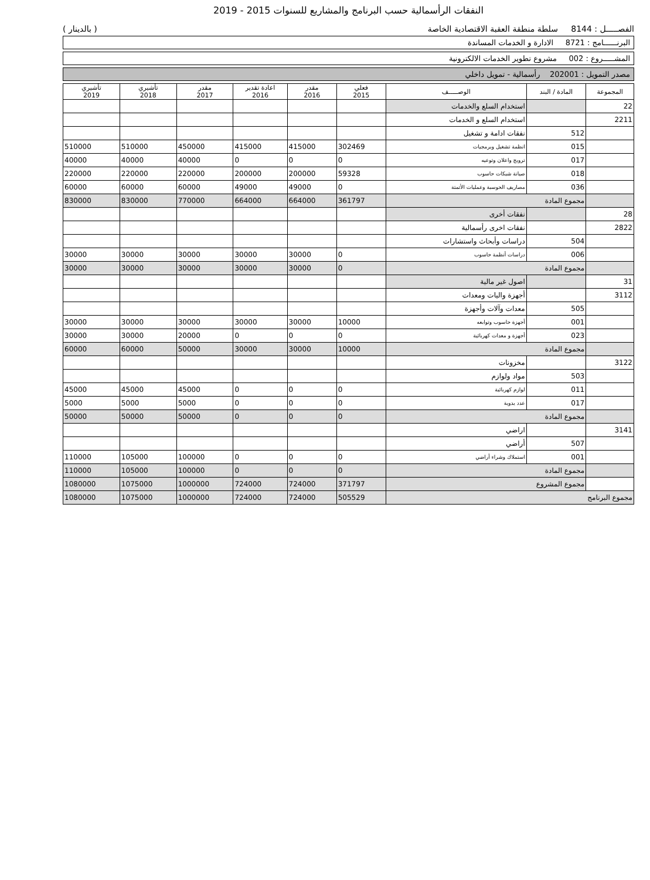النفقات الرأسمالية حسب البرنامج والمشاريع للسنوات 2015 - 2019
الفصـــــل : 8144 سلطة منطقة العقبة الاقتصادية الخاصة ( بالدينار )
البرنــــــامج : 8721 الادارة و الخدمات المساندة
المشـــــروع : 002 مشروع تطوير الخدمات الالكترونية
مصدر التمويل : 202001 رأسمالية - تمويل داخلي
| المجموعة | المادة / البند | الوصـــــف | فعلي 2015 | مقدر 2016 | اعادة تقدير 2016 | مقدر 2017 | تأشيري 2018 | تأشيري 2019 |
| --- | --- | --- | --- | --- | --- | --- | --- | --- |
| 22 | | استخدام السلع والخدمات | | | | | | |
| 2211 | | استخدام السلع و الخدمات | | | | | | |
| | 512 | نفقات ادامة و تشغيل | | | | | | |
| | 015 | انظمة تشغيل وبرمجيات | 302469 | 415000 | 415000 | 450000 | 510000 | 510000 |
| | 017 | ترويج واعلان وتوعيه | 0 | 0 | 0 | 40000 | 40000 | 40000 |
| | 018 | صيانة شبكات حاسوب | 59328 | 200000 | 200000 | 220000 | 220000 | 220000 |
| | 036 | مصاريف الحوسبة وعمليات الأتمتة | 0 | 49000 | 49000 | 60000 | 60000 | 60000 |
| | مجموع المادة | | 361797 | 664000 | 664000 | 770000 | 830000 | 830000 |
| 28 | | نفقات أخرى | | | | | | |
| 2822 | | نفقات اخرى رأسمالية | | | | | | |
| | 504 | دراسات وأبحاث واستشارات | | | | | | |
| | 006 | دراسات أنظمة حاسوب | 0 | 30000 | 30000 | 30000 | 30000 | 30000 |
| | مجموع المادة | | 0 | 30000 | 30000 | 30000 | 30000 | 30000 |
| 31 | | اصول غير مالية | | | | | | |
| 3112 | | أجهزة واليات ومعدات | | | | | | |
| | 505 | معدات وآلات وأجهزة | | | | | | |
| | 001 | أجهزة حاسوب وتوابعه | 10000 | 30000 | 30000 | 30000 | 30000 | 30000 |
| | 023 | أجهزة و معدات كهربائية | 0 | 0 | 0 | 20000 | 30000 | 30000 |
| | مجموع المادة | | 10000 | 30000 | 30000 | 50000 | 60000 | 60000 |
| 3122 | | مخزونات | | | | | | |
| | 503 | مواد ولوازم | | | | | | |
| | 011 | لوازم كهربائية | 0 | 0 | 0 | 45000 | 45000 | 45000 |
| | 017 | عدد يدوية | 0 | 0 | 0 | 5000 | 5000 | 5000 |
| | مجموع المادة | | 0 | 0 | 0 | 50000 | 50000 | 50000 |
| 3141 | | اراضي | | | | | | |
| | 507 | أراضي | | | | | | |
| | 001 | استملاك وشراء أراضي | 0 | 0 | 0 | 100000 | 105000 | 110000 |
| | مجموع المادة | | 0 | 0 | 0 | 100000 | 105000 | 110000 |
| | مجموع المشروع | | 371797 | 724000 | 724000 | 1000000 | 1075000 | 1080000 |
| مجموع البرنامج | | | 505529 | 724000 | 724000 | 1000000 | 1075000 | 1080000 |